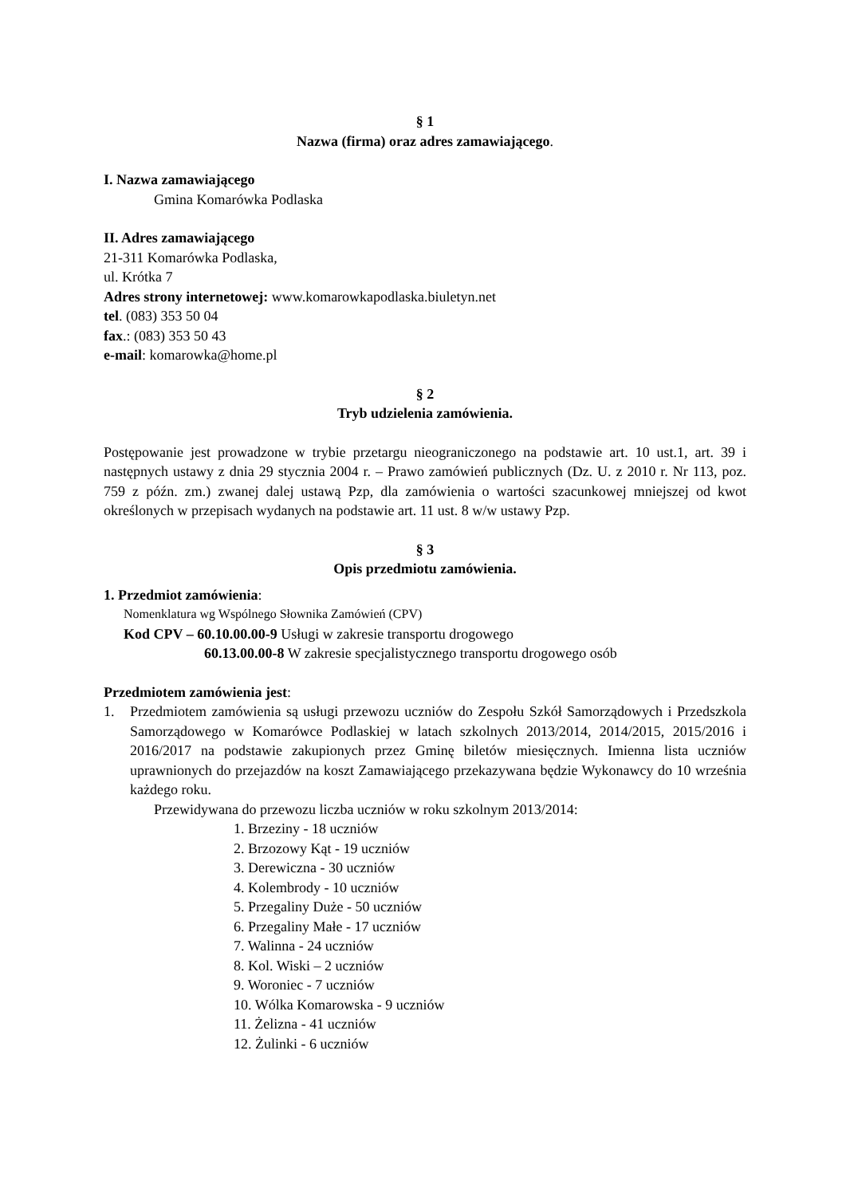§ 1
Nazwa (firma) oraz adres zamawiającego.
I. Nazwa zamawiającego
Gmina Komarówka Podlaska
II. Adres zamawiającego
21-311 Komarówka Podlaska,
ul. Krótka 7
Adres strony internetowej: www.komarowkapodlaska.biuletyn.net
tel. (083) 353 50 04
fax.: (083) 353 50 43
e-mail: komarowka@home.pl
§ 2
Tryb udzielenia zamówienia.
Postępowanie jest prowadzone w trybie przetargu nieograniczonego na podstawie art. 10 ust.1, art. 39 i następnych ustawy z dnia 29 stycznia 2004 r. – Prawo zamówień publicznych (Dz. U. z 2010 r. Nr 113, poz. 759 z późn. zm.) zwanej dalej ustawą Pzp, dla zamówienia o wartości szacunkowej mniejszej od kwot określonych w przepisach wydanych na podstawie art. 11 ust. 8 w/w ustawy Pzp.
§ 3
Opis przedmiotu zamówienia.
1. Przedmiot zamówienia:
Nomenklatura wg Wspólnego Słownika Zamówień (CPV)
Kod CPV – 60.10.00.00-9 Usługi w zakresie transportu drogowego
60.13.00.00-8 W zakresie specjalistycznego transportu drogowego osób
Przedmiotem zamówienia jest:
1. Przedmiotem zamówienia są usługi przewozu uczniów do Zespołu Szkół Samorządowych i Przedszkola Samorządowego w Komarówce Podlaskiej w latach szkolnych 2013/2014, 2014/2015, 2015/2016 i 2016/2017 na podstawie zakupionych przez Gminę biletów miesięcznych. Imienna lista uczniów uprawnionych do przejazdów na koszt Zamawiającego przekazywana będzie Wykonawcy do 10 września każdego roku.
Przewidywana do przewozu liczba uczniów w roku szkolnym 2013/2014:
1. Brzeziny - 18 uczniów
2. Brzozowy Kąt - 19 uczniów
3. Derewiczna - 30 uczniów
4. Kolembrody - 10 uczniów
5. Przegaliny Duże - 50 uczniów
6. Przegaliny Małe - 17 uczniów
7. Walinna - 24 uczniów
8. Kol. Wiski – 2 uczniów
9. Woroniec - 7 uczniów
10. Wólka Komarowska - 9 uczniów
11. Żelizna - 41 uczniów
12. Żulinki - 6 uczniów